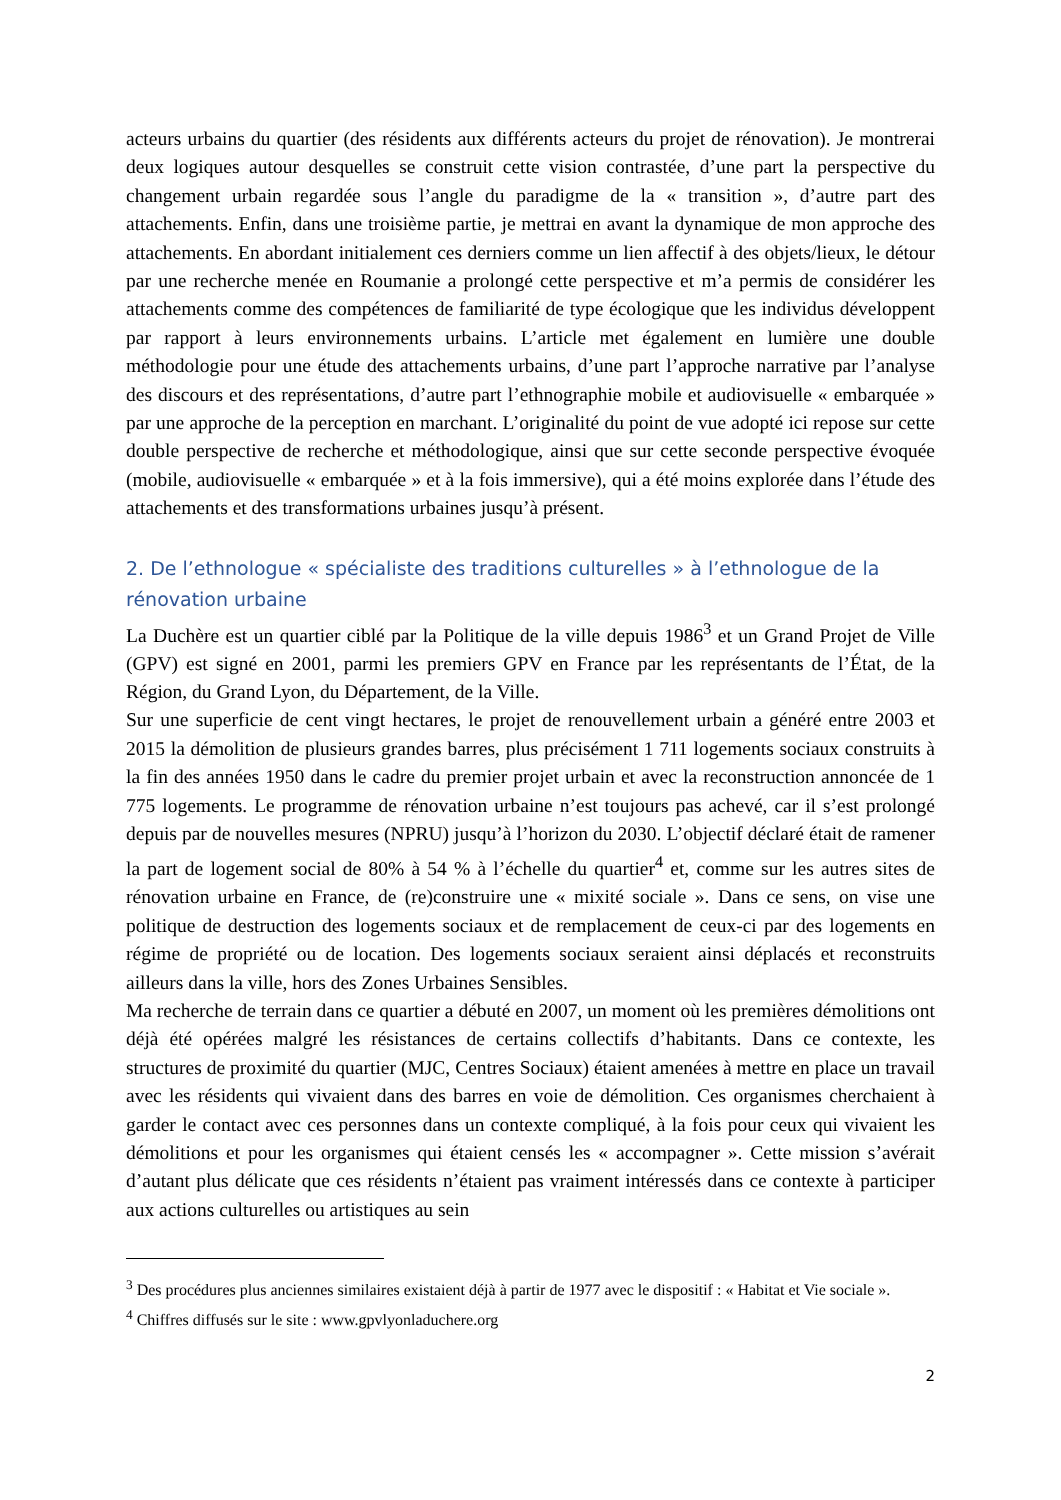acteurs urbains du quartier (des résidents aux différents acteurs du projet de rénovation). Je montrerai deux logiques autour desquelles se construit cette vision contrastée, d’une part la perspective du changement urbain regardée sous l’angle du paradigme de la « transition », d’autre part des attachements. Enfin, dans une troisième partie, je mettrai en avant la dynamique de mon approche des attachements. En abordant initialement ces derniers comme un lien affectif à des objets/lieux, le détour par une recherche menée en Roumanie a prolongé cette perspective et m’a permis de considérer les attachements comme des compétences de familiarité de type écologique que les individus développent par rapport à leurs environnements urbains. L’article met également en lumière une double méthodologie pour une étude des attachements urbains, d’une part l’approche narrative par l’analyse des discours et des représentations, d’autre part l’ethnographie mobile et audiovisuelle « embarquée » par une approche de la perception en marchant. L’originalité du point de vue adopté ici repose sur cette double perspective de recherche et méthodologique, ainsi que sur cette seconde perspective évoquée (mobile, audiovisuelle « embarquée » et à la fois immersive), qui a été moins explorée dans l’étude des attachements et des transformations urbaines jusqu’à présent.
2. De l’ethnologue « spécialiste des traditions culturelles » à l’ethnologue de la rénovation urbaine
La Duchère est un quartier ciblé par la Politique de la ville depuis 1986<sup>3</sup> et un Grand Projet de Ville (GPV) est signé en 2001, parmi les premiers GPV en France par les représentants de l’État, de la Région, du Grand Lyon, du Département, de la Ville.
Sur une superficie de cent vingt hectares, le projet de renouvellement urbain a généré entre 2003 et 2015 la démolition de plusieurs grandes barres, plus précisément 1 711 logements sociaux construits à la fin des années 1950 dans le cadre du premier projet urbain et avec la reconstruction annoncée de 1 775 logements. Le programme de rénovation urbaine n’est toujours pas achevé, car il s’est prolongé depuis par de nouvelles mesures (NPRU) jusqu’à l’horizon du 2030. L’objectif déclaré était de ramener la part de logement social de 80% à 54 % à l’échelle du quartier<sup>4</sup> et, comme sur les autres sites de rénovation urbaine en France, de (re)construire une « mixité sociale ». Dans ce sens, on vise une politique de destruction des logements sociaux et de remplacement de ceux-ci par des logements en régime de propriété ou de location. Des logements sociaux seraient ainsi déplacés et reconstruits ailleurs dans la ville, hors des Zones Urbaines Sensibles.
Ma recherche de terrain dans ce quartier a débuté en 2007, un moment où les premières démolitions ont déjà été opérées malgré les résistances de certains collectifs d’habitants. Dans ce contexte, les structures de proximité du quartier (MJC, Centres Sociaux) étaient amenées à mettre en place un travail avec les résidents qui vivaient dans des barres en voie de démolition. Ces organismes cherchaient à garder le contact avec ces personnes dans un contexte compliqué, à la fois pour ceux qui vivaient les démolitions et pour les organismes qui étaient censés les « accompagner ». Cette mission s’avérait d’autant plus délicate que ces résidents n’étaient pas vraiment intéressés dans ce contexte à participer aux actions culturelles ou artistiques au sein
<sup>3</sup> Des procédures plus anciennes similaires existaient déjà à partir de 1977 avec le dispositif : « Habitat et Vie sociale ».
<sup>4</sup> Chiffres diffusés sur le site : www.gpvlyonladuchere.org
2